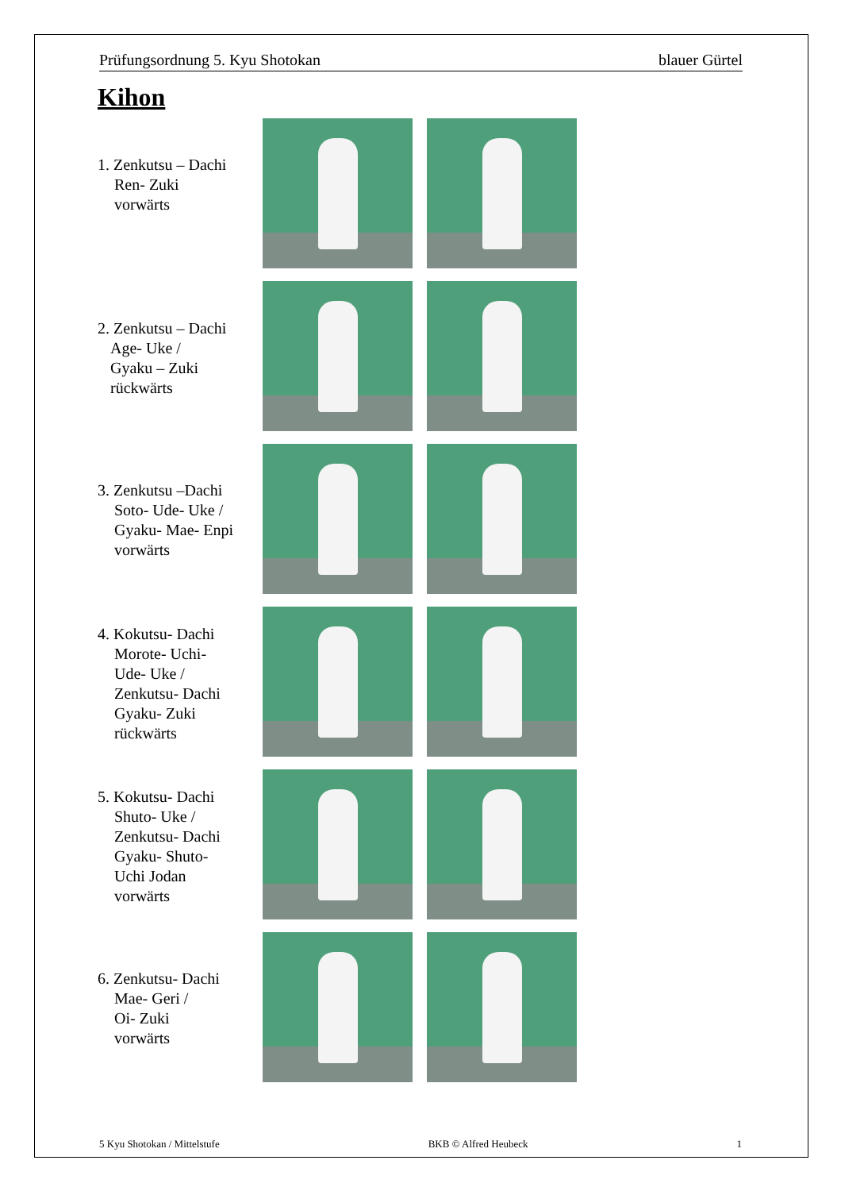Prüfungsordnung 5. Kyu Shotokan blauer Gürtel
Kihon
1. Zenkutsu – Dachi
Ren- Zuki
vorwärts
2. Zenkutsu – Dachi
Age- Uke /
Gyaku – Zuki
rückwärts
3. Zenkutsu –Dachi
Soto- Ude- Uke /
Gyaku- Mae- Enpi
vorwärts
4. Kokutsu- Dachi
Morote- Uchi-
Ude- Uke /
Zenkutsu- Dachi
Gyaku- Zuki
rückwärts
5. Kokutsu- Dachi
Shuto- Uke /
Zenkutsu- Dachi
Gyaku- Shuto-
Uchi Jodan
vorwärts
6. Zenkutsu- Dachi
Mae- Geri /
Oi- Zuki
vorwärts
5 Kyu Shotokan / Mittelstufe BKB © Alfred Heubeck 1